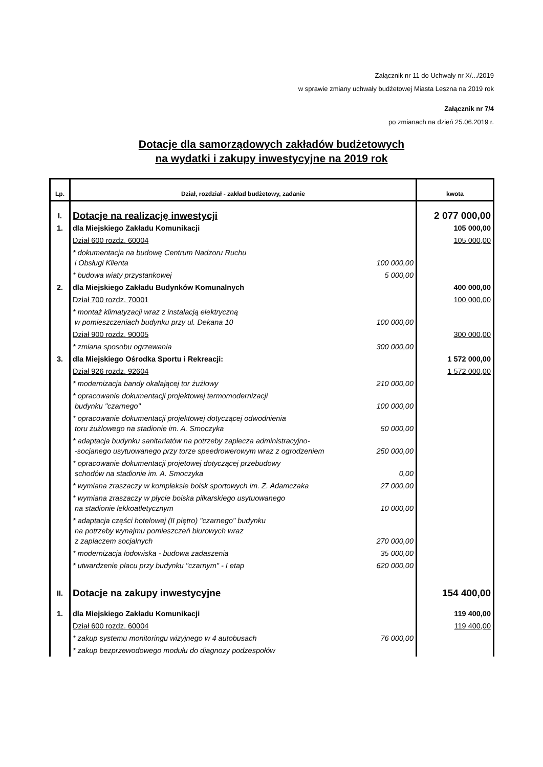Załącznik nr 11 do Uchwały nr X/.../2019
w sprawie zmiany uchwały budżetowej Miasta Leszna na 2019 rok
Załącznik nr 7/4
po zmianach na dzień 25.06.2019 r.
Dotacje dla samorządowych zakładów budżetowych
na wydatki i zakupy inwestycyjne na 2019 rok
| Lp. | Dział, rozdział - zakład budżetowy, zadanie | | kwota |
| --- | --- | --- | --- |
| I. | Dotacje na realizację inwestycji | | 2 077 000,00 |
| 1. | dla Miejskiego Zakładu Komunikacji | | 105 000,00 |
| | Dział 600 rozdz. 60004 | | 105 000,00 |
| | * dokumentacja na budowę Centrum Nadzoru Ruchu i Obsługi Klienta | 100 000,00 | |
| | * budowa wiaty przystankowej | 5 000,00 | |
| 2. | dla Miejskiego Zakładu Budynków Komunalnych | | 400 000,00 |
| | Dział 700 rozdz. 70001 | | 100 000,00 |
| | * montaż klimatyzacji wraz z instalacją elektryczną w pomieszczeniach budynku przy ul. Dekana 10 | 100 000,00 | |
| | Dział 900 rozdz. 90005 | | 300 000,00 |
| | * zmiana sposobu ogrzewania | 300 000,00 | |
| 3. | dla Miejskiego Ośrodka Sportu i Rekreacji: | | 1 572 000,00 |
| | Dział 926 rozdz. 92604 | | 1 572 000,00 |
| | * modernizacja bandy okalającej tor żużlowy | 210 000,00 | |
| | * opracowanie dokumentacji projektowej termomodernizacji budynku "czarnego" | 100 000,00 | |
| | * opracowanie dokumentacji projektowej dotyczącej odwodnienia toru żużlowego na stadionie im. A. Smoczyka | 50 000,00 | |
| | * adaptacja budynku sanitariatów na potrzeby zaplecza administracyjno- -socjanego usytuowanego przy torze speedrowerowym wraz z ogrodzeniem | 250 000,00 | |
| | * opracowanie dokumentacji projetowej dotyczącej przebudowy schodów na stadionie im. A. Smoczyka | 0,00 | |
| | * wymiana zraszaczy w kompleksie boisk sportowych im. Z. Adamczaka | 27 000,00 | |
| | * wymiana zraszaczy w płycie boiska piłkarskiego usytuowanego na stadionie lekkoatletycznym | 10 000,00 | |
| | * adaptacja części hotelowej (II piętro) "czarnego" budynku na potrzeby wynajmu pomieszczeń biurowych wraz z zaplaczem socjalnych | 270 000,00 | |
| | * modernizacja lodowiska - budowa zadaszenia | 35 000,00 | |
| | * utwardzenie placu przy budynku "czarnym" - I etap | 620 000,00 | |
| II. | Dotacje na zakupy inwestycyjne | | 154 400,00 |
| 1. | dla Miejskiego Zakładu Komunikacji | | 119 400,00 |
| | Dział 600 rozdz. 60004 | | 119 400,00 |
| | * zakup systemu monitoringu wizyjnego w 4 autobusach | 76 000,00 | |
| | * zakup bezprzewodowego modułu do diagnozy podzespołów | | |